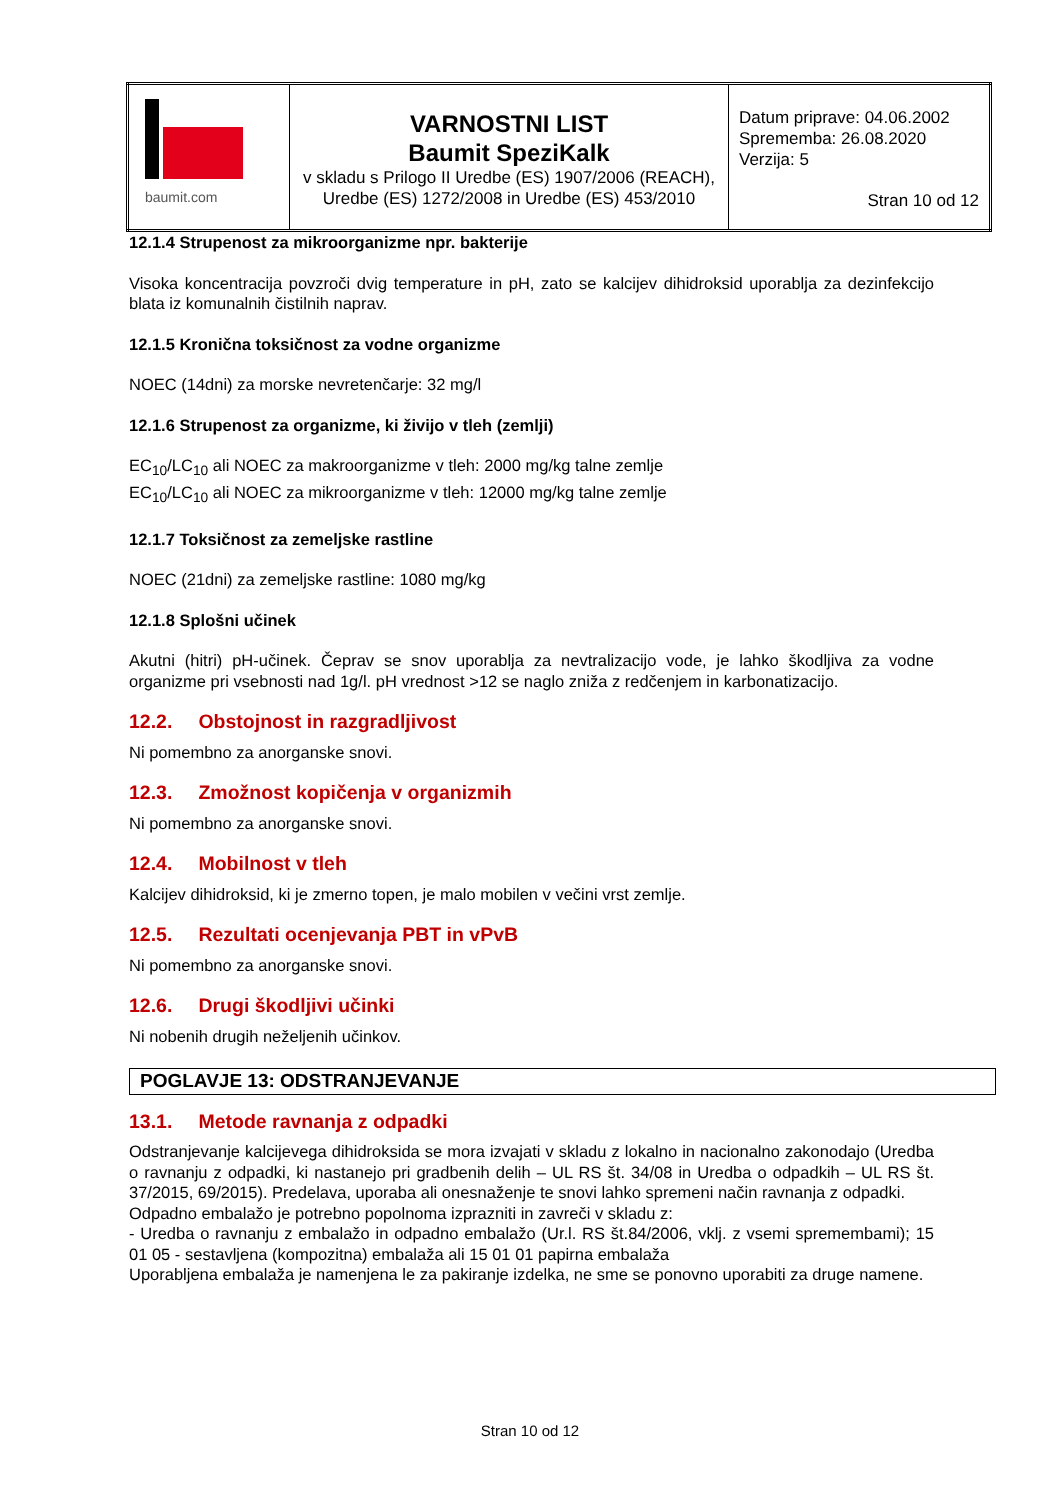| baumit.com | VARNOSTNI LIST Baumit SpeziKalk v skladu s Prilogo II Uredbe (ES) 1907/2006 (REACH), Uredbe (ES) 1272/2008 in Uredbe (ES) 453/2010 | Datum priprave: 04.06.2002 Sprememba: 26.08.2020 Verzija: 5 Stran 10 od 12 |
12.1.4 Strupenost za mikroorganizme npr. bakterije
Visoka koncentracija povzroči dvig temperature in pH, zato se kalcijev dihidroksid uporablja za dezinfekcijo blata iz komunalnih čistilnih naprav.
12.1.5 Kronična toksičnost za vodne organizme
NOEC (14dni) za morske nevretenčarje: 32 mg/l
12.1.6 Strupenost za organizme, ki živijo v tleh (zemlji)
EC<sub>10</sub>/LC<sub>10</sub> ali NOEC za makroorganizme v tleh: 2000 mg/kg talne zemlje
EC<sub>10</sub>/LC<sub>10</sub> ali NOEC za mikroorganizme v tleh: 12000 mg/kg talne zemlje
12.1.7 Toksičnost za zemeljske rastline
NOEC (21dni) za zemeljske rastline: 1080 mg/kg
12.1.8 Splošni učinek
Akutni (hitri) pH-učinek. Čeprav se snov uporablja za nevtralizacijo vode, je lahko škodljiva za vodne organizme pri vsebnosti nad 1g/l. pH vrednost >12 se naglo zniža z redčenjem in karbonatizacijo.
12.2. Obstojnost in razgradljivost
Ni pomembno za anorganske snovi.
12.3. Zmožnost kopičenja v organizmih
Ni pomembno za anorganske snovi.
12.4. Mobilnost v tleh
Kalcijev dihidroksid, ki je zmerno topen, je malo mobilen v večini vrst zemlje.
12.5. Rezultati ocenjevanja PBT in vPvB
Ni pomembno za anorganske snovi.
12.6. Drugi škodljivi učinki
Ni nobenih drugih neželjenih učinkov.
POGLAVJE 13: ODSTRANJEVANJE
13.1. Metode ravnanja z odpadki
Odstranjevanje kalcijevega dihidroksida se mora izvajati v skladu z lokalno in nacionalno zakonodajo (Uredba o ravnanju z odpadki, ki nastanejo pri gradbenih delih – UL RS št. 34/08 in Uredba o odpadkih – UL RS št. 37/2015, 69/2015). Predelava, uporaba ali onesnaženje te snovi lahko spremeni način ravnanja z odpadki.
Odpadno embalažo je potrebno popolnoma izprazniti in zavreči v skladu z:
- Uredba o ravnanju z embalažo in odpadno embalažo (Ur.l. RS št.84/2006, vklj. z vsemi spremembami); 15 01 05 - sestavljena (kompozitna) embalaža ali 15 01 01 papirna embalaža
Uporabljena embalaža je namenjena le za pakiranje izdelka, ne sme se ponovno uporabiti za druge namene.
Stran 10 od 12